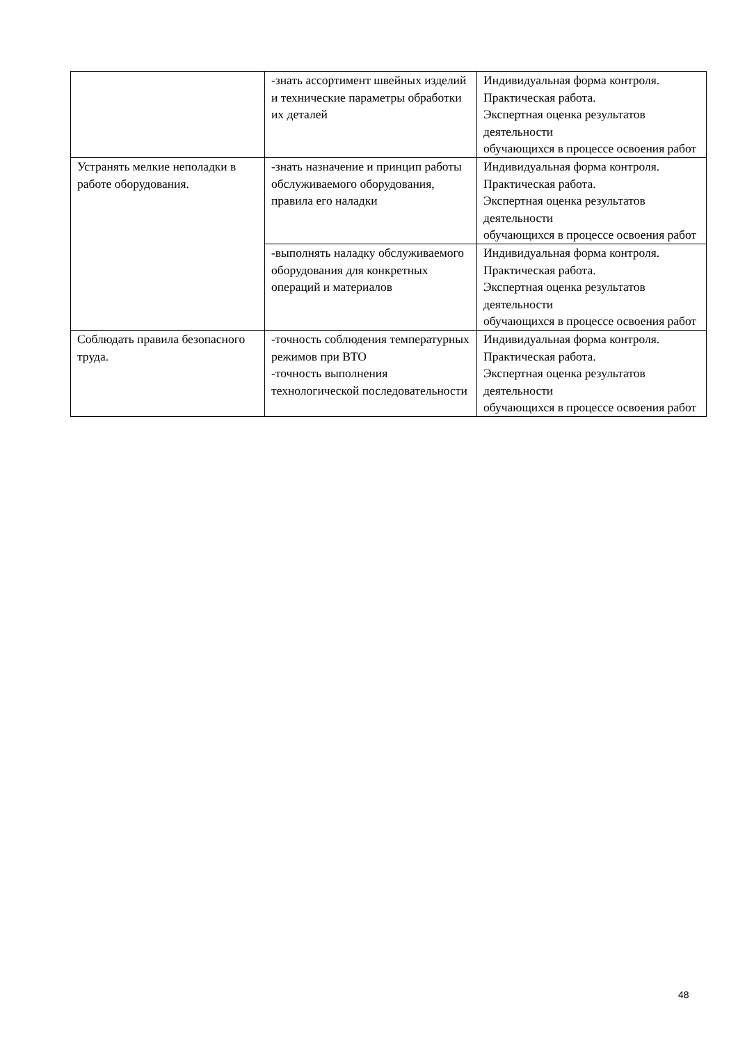| | -знать ассортимент швейных изделий и технические параметры обработки их деталей | Индивидуальная форма контроля. Практическая работа. Экспертная оценка результатов деятельности обучающихся в процессе освоения работ |
| Устранять мелкие неполадки в работе оборудования. | -знать назначение и принцип работы обслуживаемого оборудования, правила его наладки | Индивидуальная форма контроля. Практическая работа. Экспертная оценка результатов деятельности обучающихся в процессе освоения работ |
| | -выполнять наладку обслуживаемого оборудования для конкретных операций и материалов | Индивидуальная форма контроля. Практическая работа. Экспертная оценка результатов деятельности обучающихся в процессе освоения работ |
| Соблюдать правила безопасного труда. | -точность соблюдения температурных режимов при ВТО -точность выполнения технологической последовательности | Индивидуальная форма контроля. Практическая работа. Экспертная оценка результатов деятельности обучающихся в процессе освоения работ |
48